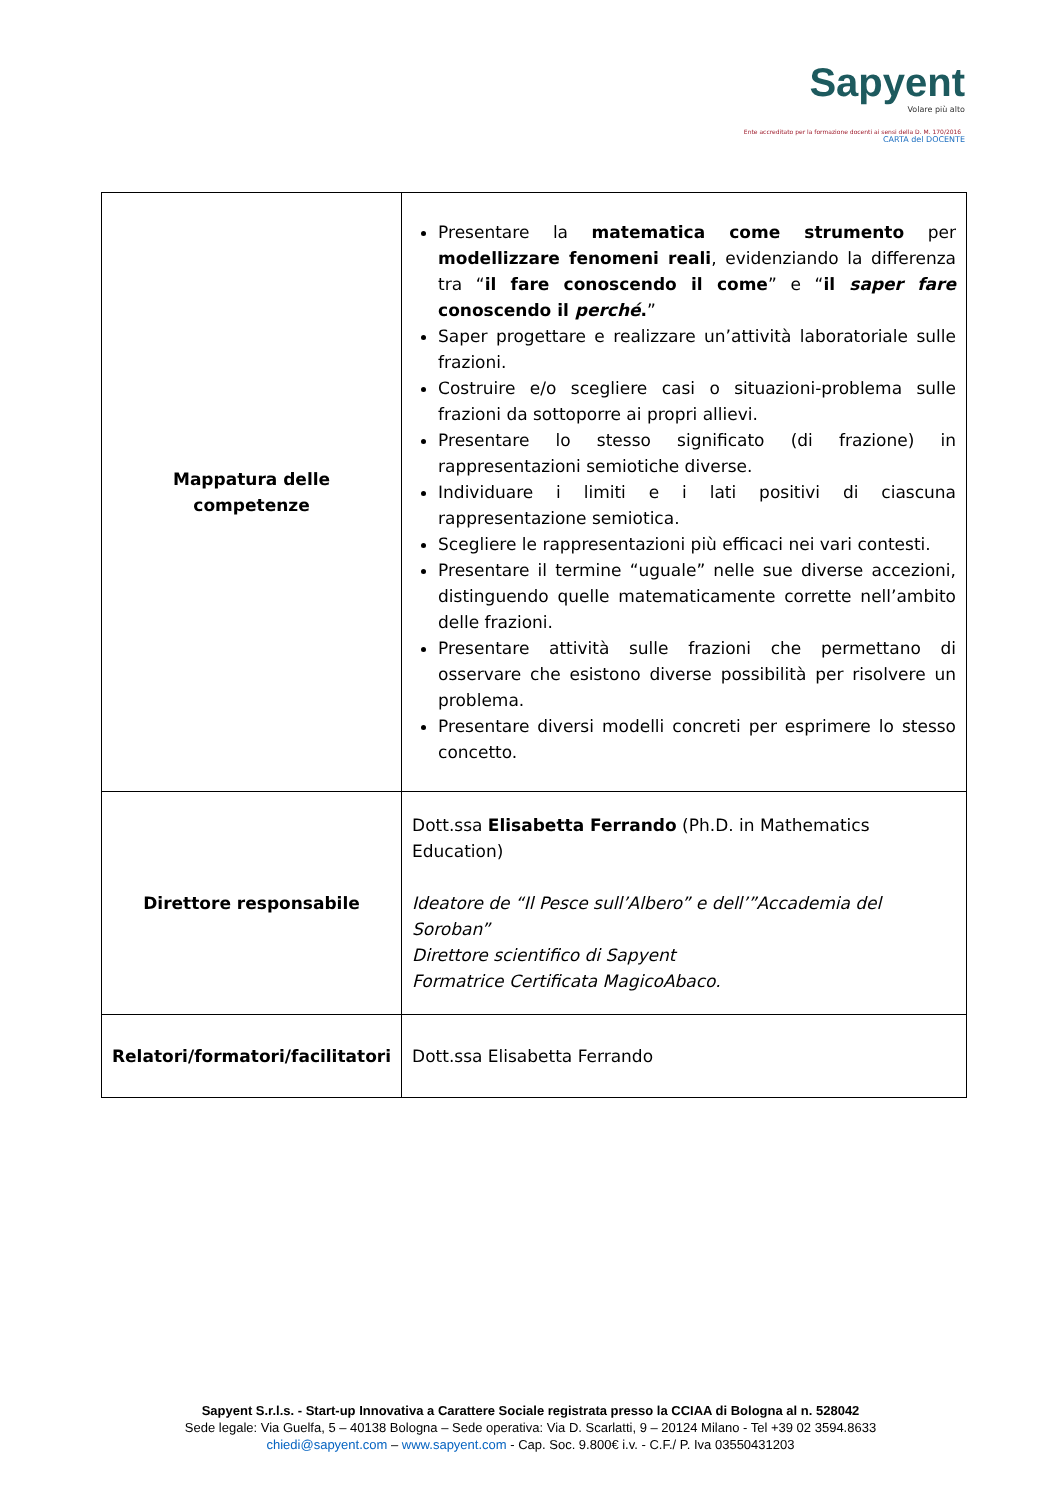Sapyent
Volare più alto
Ente accreditato per la formazione docenti ai sensi della D. M. 170/2016 CARTA del DOCENTE
| Mappatura delle competenze | Presentare la matematica come strumento per modellizzare fenomeni reali , evidenziando la differenza tra “ il fare conoscendo il come ” e “ il saper fare conoscendo il perché . ” Saper progettare e realizzare un’attività laboratoriale sulle frazioni. Costruire e/o scegliere casi o situazioni-problema sulle frazioni da sottoporre ai propri allievi. Presentare lo stesso significato (di frazione) in rappresentazioni semiotiche diverse. Individuare i limiti e i lati positivi di ciascuna rappresentazione semiotica. Scegliere le rappresentazioni più efficaci nei vari contesti. Presentare il termine “uguale” nelle sue diverse accezioni, distinguendo quelle matematicamente corrette nell’ambito delle frazioni. Presentare attività sulle frazioni che permettano di osservare che esistono diverse possibilità per risolvere un problema. Presentare diversi modelli concreti per esprimere lo stesso concetto. |
| Direttore responsabile | Dott.ssa Elisabetta Ferrando (Ph.D. in Mathematics Education) Ideatore de “Il Pesce sull’Albero” e dell’”Accademia del Soroban” Direttore scientifico di Sapyent Formatrice Certificata MagicoAbaco. |
| Relatori/formatori/facilitatori | Dott.ssa Elisabetta Ferrando |
Sapyent S.r.l.s. - Start-up Innovativa a Carattere Sociale registrata presso la CCIAA di Bologna al n. 528042
Sede legale: Via Guelfa, 5 – 40138 Bologna – Sede operativa: Via D. Scarlatti, 9 – 20124 Milano - Tel +39 02 3594.8633
chiedi@sapyent.com – www.sapyent.com - Cap. Soc. 9.800€ i.v. - C.F./ P. Iva 03550431203